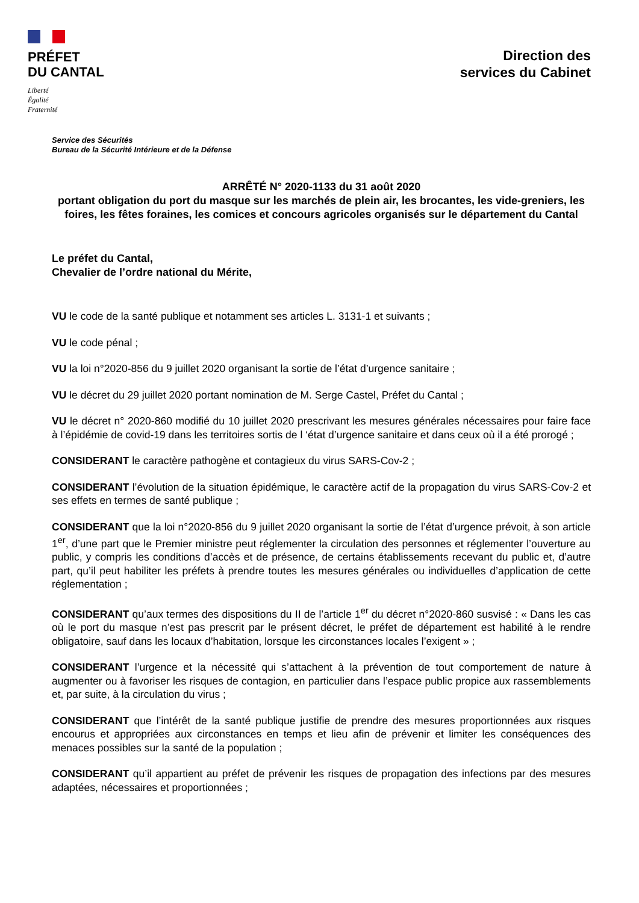PRÉFET
DU CANTAL
Liberté
Égalité
Fraternité
Direction des
services du Cabinet
Service des Sécurités
Bureau de la Sécurité Intérieure et de la Défense
ARRÊTÉ N° 2020-1133 du 31 août 2020
portant obligation du port du masque sur les marchés de plein air, les brocantes, les vide-greniers, les foires, les fêtes foraines, les comices et concours agricoles organisés sur le département du Cantal
Le préfet du Cantal,
Chevalier de l’ordre national du Mérite,
VU le code de la santé publique et notamment ses articles L. 3131-1 et suivants ;
VU le code pénal ;
VU la loi n°2020-856 du 9 juillet 2020 organisant la sortie de l’état d’urgence sanitaire ;
VU le décret du 29 juillet 2020 portant nomination de M. Serge Castel, Préfet du Cantal ;
VU le décret n° 2020-860 modifié du 10 juillet 2020 prescrivant les mesures générales nécessaires pour faire face à l’épidémie de covid-19 dans les territoires sortis de l ‘état d’urgence sanitaire et dans ceux où il a été prorogé ;
CONSIDERANT le caractère pathogène et contagieux du virus SARS-Cov-2 ;
CONSIDERANT l’évolution de la situation épidémique, le caractère actif de la propagation du virus SARS-Cov-2 et ses effets en termes de santé publique ;
CONSIDERANT que la loi n°2020-856 du 9 juillet 2020 organisant la sortie de l’état d’urgence prévoit, à son article 1<sup>er</sup>, d’une part que le Premier ministre peut réglementer la circulation des personnes et réglementer l’ouverture au public, y compris les conditions d’accès et de présence, de certains établissements recevant du public et, d’autre part, qu’il peut habiliter les préfets à prendre toutes les mesures générales ou individuelles d’application de cette réglementation ;
CONSIDERANT qu’aux termes des dispositions du II de l’article 1<sup>er</sup> du décret n°2020-860 susvisé : « Dans les cas où le port du masque n’est pas prescrit par le présent décret, le préfet de département est habilité à le rendre obligatoire, sauf dans les locaux d’habitation, lorsque les circonstances locales l’exigent » ;
CONSIDERANT l’urgence et la nécessité qui s’attachent à la prévention de tout comportement de nature à augmenter ou à favoriser les risques de contagion, en particulier dans l’espace public propice aux rassemblements et, par suite, à la circulation du virus ;
CONSIDERANT que l’intérêt de la santé publique justifie de prendre des mesures proportionnées aux risques encourus et appropriées aux circonstances en temps et lieu afin de prévenir et limiter les conséquences des menaces possibles sur la santé de la population ;
CONSIDERANT qu’il appartient au préfet de prévenir les risques de propagation des infections par des mesures adaptées, nécessaires et proportionnées ;